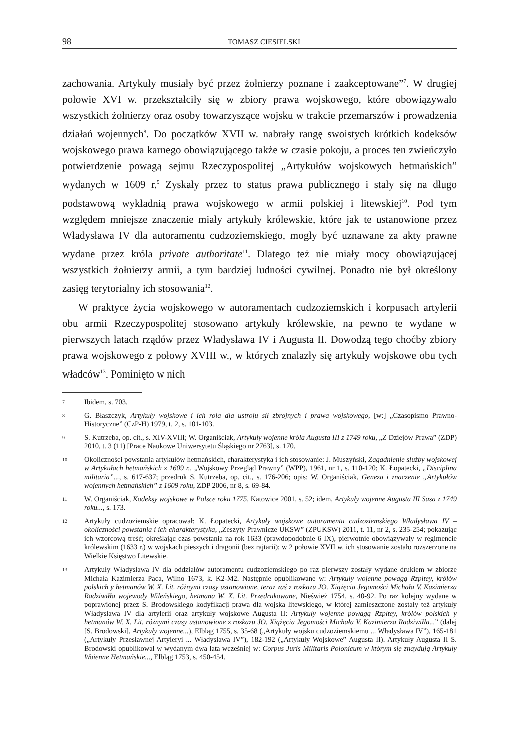98 TOMASZ CIESIELSKI
zachowania. Artykuły musiały być przez żołnierzy poznane i zaakceptowane”<sup>7</sup>. W drugiej połowie XVI w. przekształciły się w zbiory prawa wojskowego, które obowiązywało wszystkich żołnierzy oraz osoby towarzyszące wojsku w trakcie przemarszów i prowadzenia działań wojennych<sup>8</sup>. Do początków XVII w. nabrały rangę swoistych krótkich kodeksów wojskowego prawa karnego obowiązującego także w czasie pokoju, a proces ten zwieńczyło potwierdzenie powagą sejmu Rzeczypospolitej „Artykułów wojskowych hetmańskich” wydanych w 1609 r.<sup>9</sup> Zyskały przez to status prawa publicznego i stały się na długo podstawową wykładnią prawa wojskowego w armii polskiej i litewskiej<sup>10</sup>. Pod tym względem mniejsze znaczenie miały artykuły królewskie, które jak te ustanowione przez Władysława IV dla autoramentu cudzoziemskiego, mogły być uznawane za akty prawne wydane przez króla private authoritate<sup>11</sup>. Dlatego też nie miały mocy obowiązującej wszystkich żołnierzy armii, a tym bardziej ludności cywilnej. Ponadto nie był określony zasięg terytorialny ich stosowania<sup>12</sup>.
W praktyce życia wojskowego w autoramentach cudzoziemskich i korpusach artylerii obu armii Rzeczypospolitej stosowano artykuły królewskie, na pewno te wydane w pierwszych latach rządów przez Władysława IV i Augusta II. Dowodzą tego choćby zbiory prawa wojskowego z połowy XVIII w., w których znalazły się artykuły wojskowe obu tych władców<sup>13</sup>. Pominięto w nich
7 Ibidem, s. 703.
8 G. Błaszczyk, Artykuły wojskowe i ich rola dla ustroju sił zbrojnych i prawa wojskowego, [w:] „Czasopismo Prawno-Historyczne” (CzP-H) 1979, t. 2, s. 101-103.
9 S. Kutrzeba, op. cit., s. XIV-XVIII; W. Organiściak, Artykuły wojenne króla Augusta III z 1749 roku, „Z Dziejów Prawa” (ZDP) 2010, t. 3 (11) [Prace Naukowe Uniwersytetu Śląskiego nr 2763], s. 170.
10 Okoliczności powstania artykułów hetmańskich, charakterystyka i ich stosowanie: J. Muszyński, Zagadnienie służby wojskowej w Artykułach hetmańskich z 1609 r., „Wojskowy Przegląd Prawny” (WPP), 1961, nr 1, s. 110-120; K. Łopatecki, „Disciplina militaria”..., s. 617-637; przedruk S. Kutrzeba, op. cit., s. 176-206; opis: W. Organiściak, Geneza i znaczenie „Artykułów wojennych hetmańskich” z 1609 roku, ZDP 2006, nr 8, s. 69-84.
11 W. Organiściak, Kodeksy wojskowe w Polsce roku 1775, Katowice 2001, s. 52; idem, Artykuły wojenne Augusta III Sasa z 1749 roku..., s. 173.
12 Artykuły cudzoziemskie opracował: K. Łopatecki, Artykuły wojskowe autoramentu cudzoziemskiego Władysława IV – okoliczności powstania i ich charakterystyka, „Zeszyty Prawnicze UKSW” (ZPUKSW) 2011, t. 11, nr 2, s. 235-254; pokazując ich wzorcową treść; określając czas powstania na rok 1633 (prawdopodobnie 6 IX), pierwotnie obowiązywały w regimencie królewskim (1633 r.) w wojskach pieszych i dragonii (bez rajtarii); w 2 połowie XVII w. ich stosowanie zostało rozszerzone na Wielkie Księstwo Litewskie.
13 Artykuły Władysława IV dla oddziałów autoramentu cudzoziemskiego po raz pierwszy zostały wydane drukiem w zbiorze Michała Kazimierza Paca, Wilno 1673, k. K2-M2. Następnie opublikowane w: Artykuły wojenne powagą Rzpltey, królów polskich y hetmanów W. X. Lit. różnymi czasy ustanowione, teraz zaś z rozkazu JO. Xiążęcia Jegomości Michała V. Kazimierza Radziwiłła wojewody Wileńskiego, hetmana W. X. Lit. Przedrukowane, Nieśwież 1754, s. 40-92. Po raz kolejny wydane w poprawionej przez S. Brodowskiego kodyfikacji prawa dla wojska litewskiego, w której zamieszczone zostały też artykuły Władysława IV dla artylerii oraz artykuły wojskowe Augusta II: Artykuły wojenne powagą Rzpltey, królów polskich y hetmanów W. X. Lit. różnymi czasy ustanowione z rozkazu JO. Xiążęcia Jegomości Michała V. Kazimierza Radziwiłła...” (dalej [S. Brodowski], Artykuły wojenne...), Elbląg 1755, s. 35-68 („Artykuły wojsku cudzoziemskiemu ... Władysława IV”), 165-181 („Artykuły Przesławnej Artyleryi ... Władysława IV”), 182-192 („Artykuły Wojskowe” Augusta II). Artykuły Augusta II S. Brodowski opublikował w wydanym dwa lata wcześniej w: Corpus Juris Militaris Polonicum w którym się znaydują Artykuły Woienne Hetmańskie..., Elbląg 1753, s. 450-454.